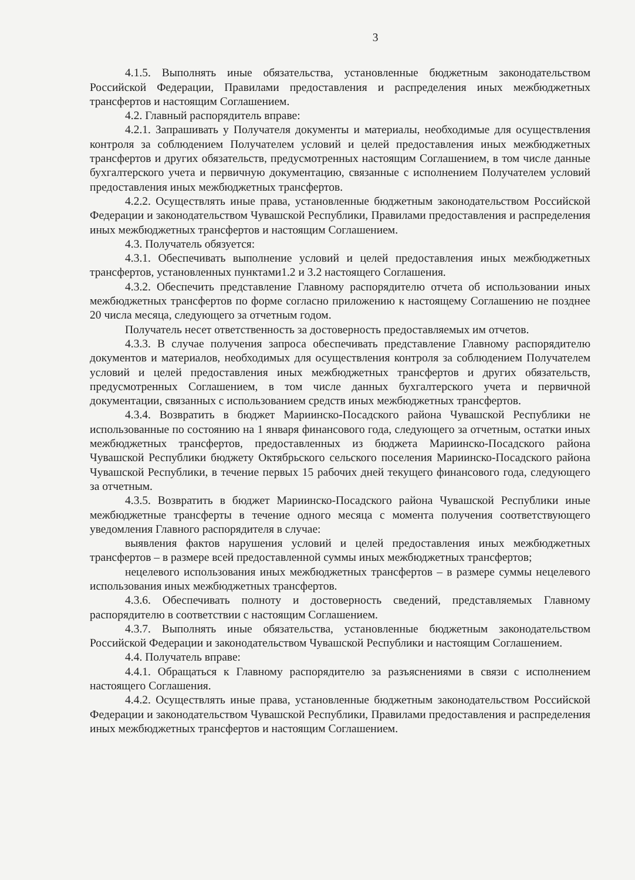3
4.1.5. Выполнять иные обязательства, установленные бюджетным законодательством Российской Федерации, Правилами предоставления и распределения иных межбюджетных трансфертов и настоящим Соглашением.
4.2. Главный распорядитель вправе:
4.2.1. Запрашивать у Получателя документы и материалы, необходимые для осуществления контроля за соблюдением Получателем условий и целей предоставления иных межбюджетных трансфертов и других обязательств, предусмотренных настоящим Соглашением, в том числе данные бухгалтерского учета и первичную документацию, связанные с исполнением Получателем условий предоставления иных межбюджетных трансфертов.
4.2.2. Осуществлять иные права, установленные бюджетным законодательством Российской Федерации и законодательством Чувашской Республики, Правилами предоставления и распределения иных межбюджетных трансфертов и настоящим Соглашением.
4.3. Получатель обязуется:
4.3.1. Обеспечивать выполнение условий и целей предоставления иных межбюджетных трансфертов, установленных пунктами1.2 и 3.2 настоящего Соглашения.
4.3.2. Обеспечить представление Главному распорядителю отчета об использовании иных межбюджетных трансфертов по форме согласно приложению к настоящему Соглашению не позднее 20 числа месяца, следующего за отчетным годом.
Получатель несет ответственность за достоверность предоставляемых им отчетов.
4.3.3. В случае получения запроса обеспечивать представление Главному распорядителю документов и материалов, необходимых для осуществления контроля за соблюдением Получателем условий и целей предоставления иных межбюджетных трансфертов и других обязательств, предусмотренных Соглашением, в том числе данных бухгалтерского учета и первичной документации, связанных с использованием средств иных межбюджетных трансфертов.
4.3.4. Возвратить в бюджет Мариинско-Посадского района Чувашской Республики не использованные по состоянию на 1 января финансового года, следующего за отчетным, остатки иных межбюджетных трансфертов, предоставленных из бюджета Мариинско-Посадского района Чувашской Республики бюджету Октябрьского сельского поселения Мариинско-Посадского района Чувашской Республики, в течение первых 15 рабочих дней текущего финансового года, следующего за отчетным.
4.3.5. Возвратить в бюджет Мариинско-Посадского района Чувашской Республики иные межбюджетные трансферты в течение одного месяца с момента получения соответствующего уведомления Главного распорядителя в случае:
выявления фактов нарушения условий и целей предоставления иных межбюджетных трансфертов – в размере всей предоставленной суммы иных межбюджетных трансфертов;
нецелевого использования иных межбюджетных трансфертов – в размере суммы нецелевого использования иных межбюджетных трансфертов.
4.3.6. Обеспечивать полноту и достоверность сведений, представляемых Главному распорядителю в соответствии с настоящим Соглашением.
4.3.7. Выполнять иные обязательства, установленные бюджетным законодательством Российской Федерации и законодательством Чувашской Республики и настоящим Соглашением.
4.4. Получатель вправе:
4.4.1. Обращаться к Главному распорядителю за разъяснениями в связи с исполнением настоящего Соглашения.
4.4.2. Осуществлять иные права, установленные бюджетным законодательством Российской Федерации и законодательством Чувашской Республики, Правилами предоставления и распределения иных межбюджетных трансфертов и настоящим Соглашением.